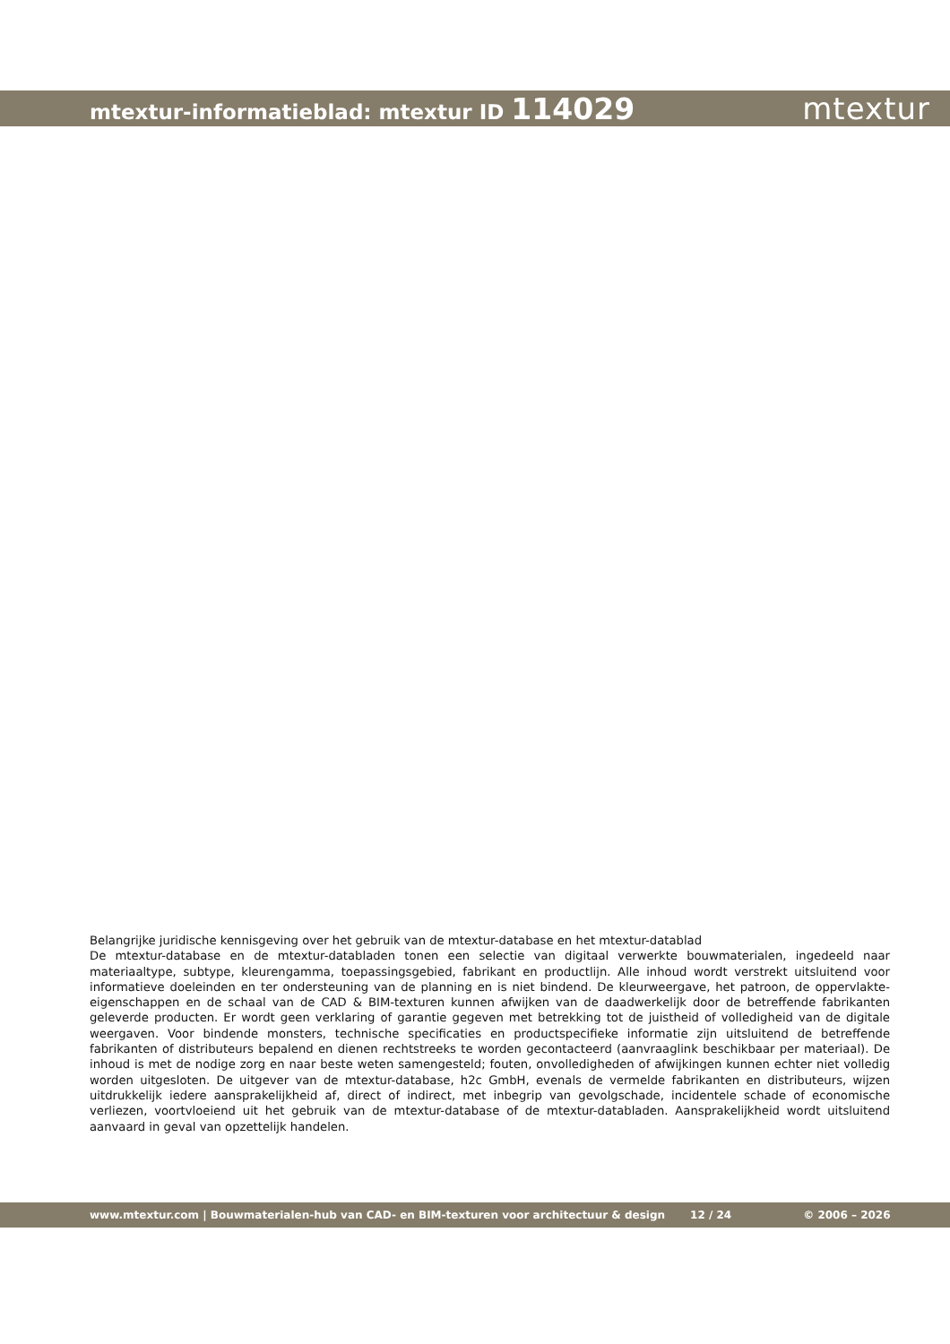mtextur-informatieblad: mtextur ID 114029
mtextur
Belangrijke juridische kennisgeving over het gebruik van de mtextur-database en het mtextur-datablad
De mtextur-database en de mtextur-databladen tonen een selectie van digitaal verwerkte bouwmaterialen, ingedeeld naar materiaaltype, subtype, kleurengamma, toepassingsgebied, fabrikant en productlijn. Alle inhoud wordt verstrekt uitsluitend voor informatieve doeleinden en ter ondersteuning van de planning en is niet bindend. De kleurweergave, het patroon, de oppervlakte-eigenschappen en de schaal van de CAD & BIM-texturen kunnen afwijken van de daadwerkelijk door de betreffende fabrikanten geleverde producten. Er wordt geen verklaring of garantie gegeven met betrekking tot de juistheid of volledigheid van de digitale weergaven. Voor bindende monsters, technische specificaties en productspecifieke informatie zijn uitsluitend de betreffende fabrikanten of distributeurs bepalend en dienen rechtstreeks te worden gecontacteerd (aanvraaglink beschikbaar per materiaal). De inhoud is met de nodige zorg en naar beste weten samengesteld; fouten, onvolledigheden of afwijkingen kunnen echter niet volledig worden uitgesloten. De uitgever van de mtextur-database, h2c GmbH, evenals de vermelde fabrikanten en distributeurs, wijzen uitdrukkelijk iedere aansprakelijkheid af, direct of indirect, met inbegrip van gevolgschade, incidentele schade of economische verliezen, voortvloeiend uit het gebruik van de mtextur-database of de mtextur-databladen. Aansprakelijkheid wordt uitsluitend aanvaard in geval van opzettelijk handelen.
www.mtextur.com | Bouwmaterialen-hub van CAD- en BIM-texturen voor architectuur & design 12 / 24 © 2006 – 2026